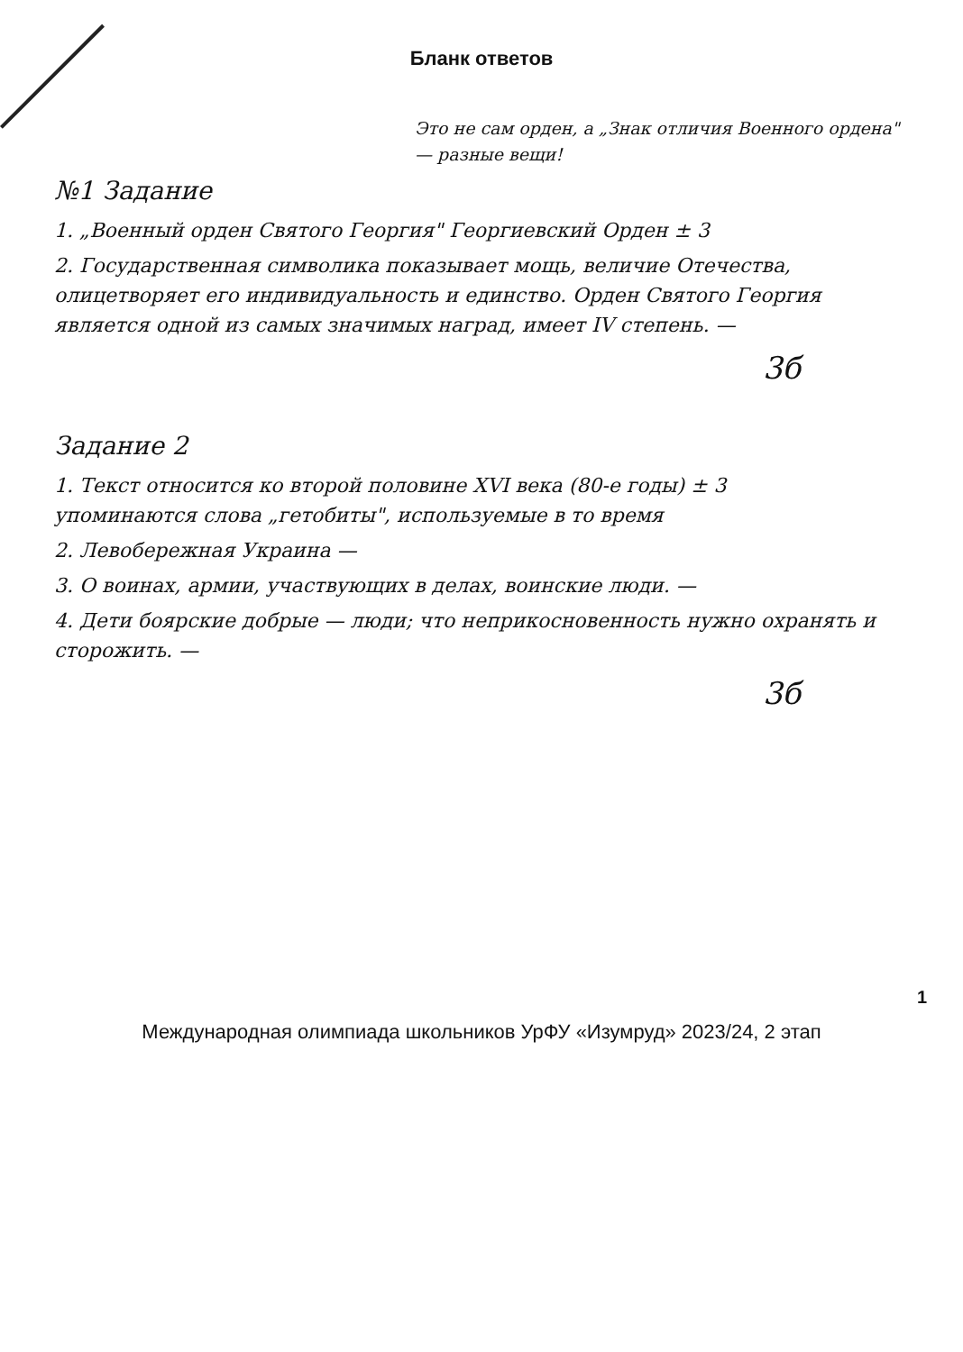Бланк ответов
Это не сам орден, а „Знак отличия Военного ордена" — разные вещи!
№1 Задание
1. „Военный орден Святого Георгия" Георгиевский Орден ± 3
2. Государственная символика показывает мощь, величие Отечества, олицетворяет его индивидуальность и единство. Орден Святого Георгия является одной из самых значимых наград, имеет IV степень. —
3б
Задание 2
1. Текст относится ко второй половине XVI века (80-е годы) ± 3
упоминаются слова „гетобиты", используемые в то время
2. Левобережная Украина —
3. О воинах, армии, участвующих в делах, воинские люди. —
4. Дети боярские добрые — люди; что неприкосновенность нужно охранять и сторожить. —
3б
1
Международная олимпиада школьников УрФУ «Изумруд» 2023/24, 2 этап